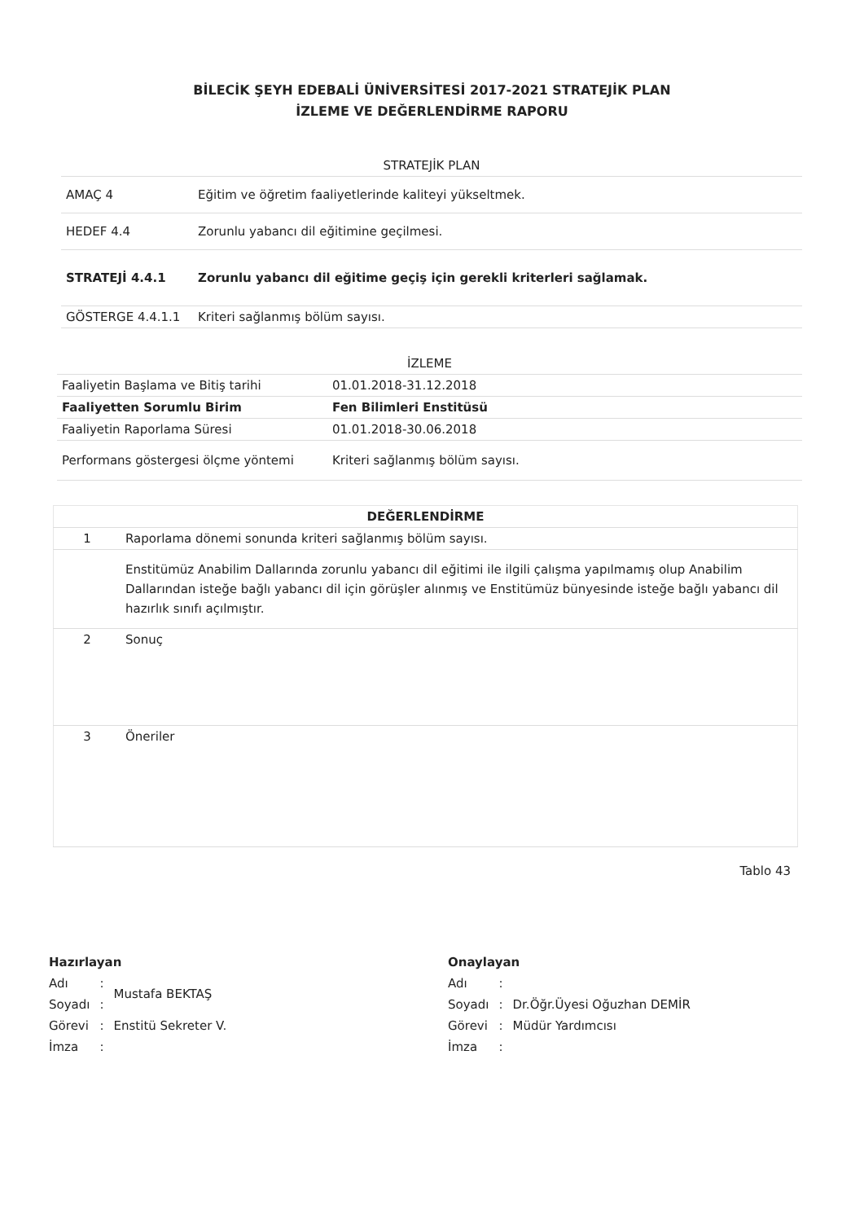BİLECİK ŞEYH EDEBALİ ÜNİVERSİTESİ 2017-2021 STRATEJİK PLAN
İZLEME VE DEĞERLENDİRME RAPORU
| STRATEJİK PLAN | |
| --- | --- |
| AMAÇ 4 | Eğitim ve öğretim faaliyetlerinde kaliteyi yükseltmek. |
| HEDEF 4.4 | Zorunlu yabancı dil eğitimine geçilmesi. |
| STRATEJİ 4.4.1 | Zorunlu yabancı dil eğitime geçiş için gerekli kriterleri sağlamak. |
| GÖSTERGE 4.4.1.1 | Kriteri sağlanmış bölüm sayısı. |
| İZLEME | |
| --- | --- |
| Faaliyetin Başlama ve Bitiş tarihi | 01.01.2018-31.12.2018 |
| Faaliyetten Sorumlu Birim | Fen Bilimleri Enstitüsü |
| Faaliyetin Raporlama Süresi | 01.01.2018-30.06.2018 |
| Performans göstergesi ölçme yöntemi | Kriteri sağlanmış bölüm sayısı. |
| DEĞERLENDİRME | |
| --- | --- |
| 1 | Raporlama dönemi sonunda kriteri sağlanmış bölüm sayısı. |
| | Enstitümüz Anabilim Dallarında zorunlu yabancı dil eğitimi ile ilgili çalışma yapılmamış olup Anabilim Dallarından isteğe bağlı yabancı dil için görüşler alınmış ve Enstitümüz bünyesinde isteğe bağlı yabancı dil hazırlık sınıfı açılmıştır. |
| 2 | Sonuç |
| 3 | Öneriler |
Tablo 43
Hazırlayan
| Adı | : | Mustafa BEKTAŞ |
| Soyadı | : | |
| Görevi | : | Enstitü Sekreter V. |
| İmza | : | |
Onaylayan
| Adı | : | |
| Soyadı | : | Dr.Öğr.Üyesi Oğuzhan DEMİR |
| Görevi | : | Müdür Yardımcısı |
| İmza | : | |